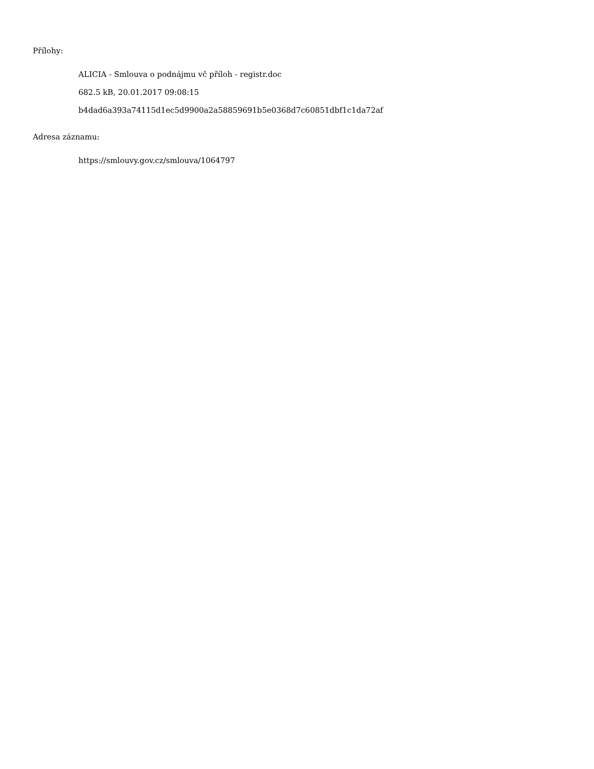Přílohy:
ALICIA - Smlouva o podnájmu vč příloh - registr.doc
682.5 kB, 20.01.2017 09:08:15
b4dad6a393a74115d1ec5d9900a2a58859691b5e0368d7c60851dbf1c1da72af
Adresa záznamu:
https://smlouvy.gov.cz/smlouva/1064797